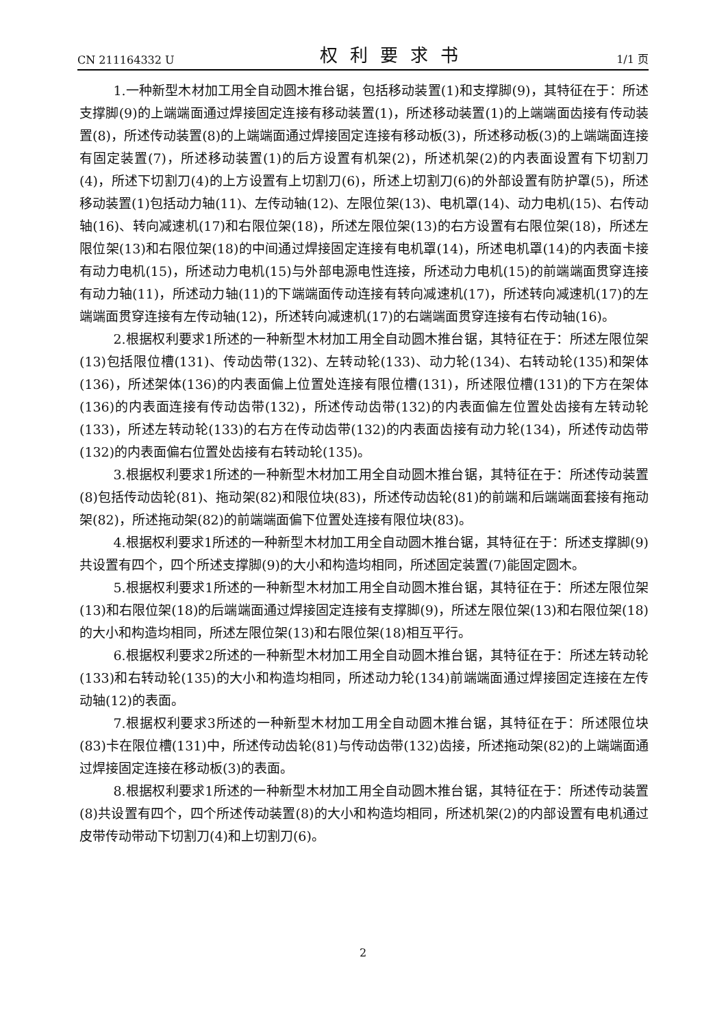CN 211164332 U 权利要求书 1/1 页
1.一种新型木材加工用全自动圆木推台锯，包括移动装置(1)和支撑脚(9)，其特征在于：所述支撑脚(9)的上端端面通过焊接固定连接有移动装置(1)，所述移动装置(1)的上端端面齿接有传动装置(8)，所述传动装置(8)的上端端面通过焊接固定连接有移动板(3)，所述移动板(3)的上端端面连接有固定装置(7)，所述移动装置(1)的后方设置有机架(2)，所述机架(2)的内表面设置有下切割刀(4)，所述下切割刀(4)的上方设置有上切割刀(6)，所述上切割刀(6)的外部设置有防护罩(5)，所述移动装置(1)包括动力轴(11)、左传动轴(12)、左限位架(13)、电机罩(14)、动力电机(15)、右传动轴(16)、转向减速机(17)和右限位架(18)，所述左限位架(13)的右方设置有右限位架(18)，所述左限位架(13)和右限位架(18)的中间通过焊接固定连接有电机罩(14)，所述电机罩(14)的内表面卡接有动力电机(15)，所述动力电机(15)与外部电源电性连接，所述动力电机(15)的前端端面贯穿连接有动力轴(11)，所述动力轴(11)的下端端面传动连接有转向减速机(17)，所述转向减速机(17)的左端端面贯穿连接有左传动轴(12)，所述转向减速机(17)的右端端面贯穿连接有右传动轴(16)。
2.根据权利要求1所述的一种新型木材加工用全自动圆木推台锯，其特征在于：所述左限位架(13)包括限位槽(131)、传动齿带(132)、左转动轮(133)、动力轮(134)、右转动轮(135)和架体(136)，所述架体(136)的内表面偏上位置处连接有限位槽(131)，所述限位槽(131)的下方在架体(136)的内表面连接有传动齿带(132)，所述传动齿带(132)的内表面偏左位置处齿接有左转动轮(133)，所述左转动轮(133)的右方在传动齿带(132)的内表面齿接有动力轮(134)，所述传动齿带(132)的内表面偏右位置处齿接有右转动轮(135)。
3.根据权利要求1所述的一种新型木材加工用全自动圆木推台锯，其特征在于：所述传动装置(8)包括传动齿轮(81)、拖动架(82)和限位块(83)，所述传动齿轮(81)的前端和后端端面套接有拖动架(82)，所述拖动架(82)的前端端面偏下位置处连接有限位块(83)。
4.根据权利要求1所述的一种新型木材加工用全自动圆木推台锯，其特征在于：所述支撑脚(9)共设置有四个，四个所述支撑脚(9)的大小和构造均相同，所述固定装置(7)能固定圆木。
5.根据权利要求1所述的一种新型木材加工用全自动圆木推台锯，其特征在于：所述左限位架(13)和右限位架(18)的后端端面通过焊接固定连接有支撑脚(9)，所述左限位架(13)和右限位架(18)的大小和构造均相同，所述左限位架(13)和右限位架(18)相互平行。
6.根据权利要求2所述的一种新型木材加工用全自动圆木推台锯，其特征在于：所述左转动轮(133)和右转动轮(135)的大小和构造均相同，所述动力轮(134)前端端面通过焊接固定连接在左传动轴(12)的表面。
7.根据权利要求3所述的一种新型木材加工用全自动圆木推台锯，其特征在于：所述限位块(83)卡在限位槽(131)中，所述传动齿轮(81)与传动齿带(132)齿接，所述拖动架(82)的上端端面通过焊接固定连接在移动板(3)的表面。
8.根据权利要求1所述的一种新型木材加工用全自动圆木推台锯，其特征在于：所述传动装置(8)共设置有四个，四个所述传动装置(8)的大小和构造均相同，所述机架(2)的内部设置有电机通过皮带传动带动下切割刀(4)和上切割刀(6)。
2